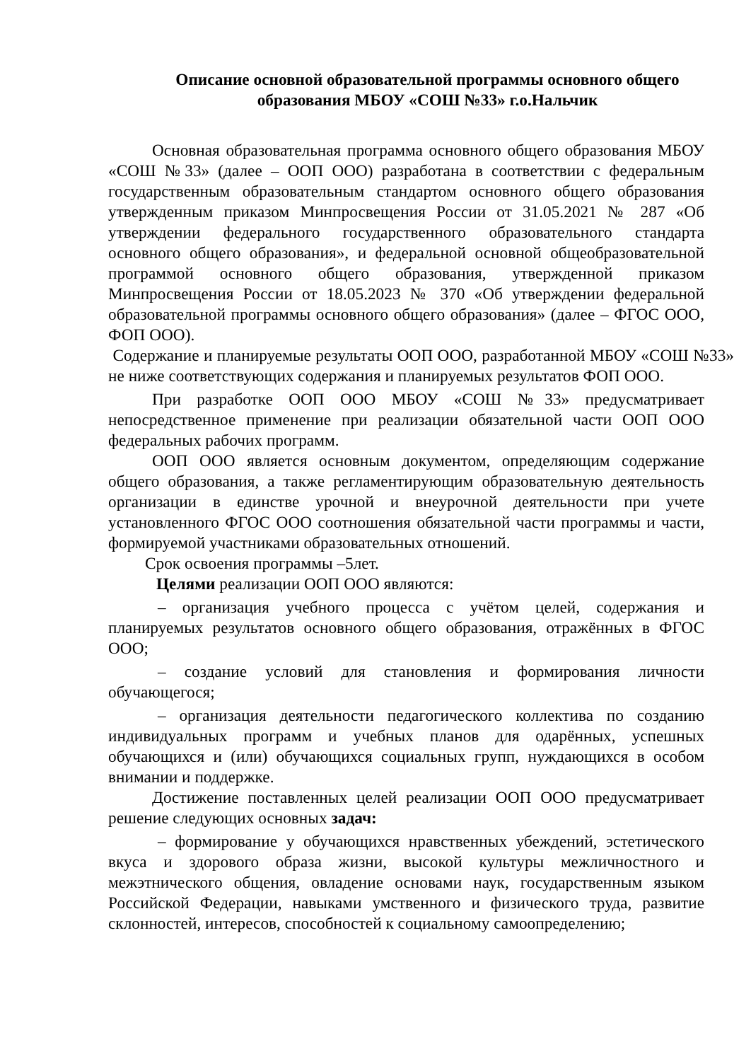Описание основной образовательной программы основного общего образования МБОУ «СОШ №33» г.о.Нальчик
Основная образовательная программа основного общего образования МБОУ «СОШ №33» (далее – ООП ООО) разработана в соответствии с федеральным государственным образовательным стандартом основного общего образования утвержденным приказом Минпросвещения России от 31.05.2021 № 287 «Об утверждении федерального государственного образовательного стандарта основного общего образования», и федеральной основной общеобразовательной программой основного общего образования, утвержденной приказом Минпросвещения России от 18.05.2023 № 370 «Об утверждении федеральной образовательной программы основного общего образования» (далее – ФГОС ООО, ФОП ООО).
Содержание и планируемые результаты ООП ООО, разработанной МБОУ «СОШ №33» не ниже соответствующих содержания и планируемых результатов ФОП ООО.
При разработке ООП ООО МБОУ «СОШ №33» предусматривает непосредственное применение при реализации обязательной части ООП ООО федеральных рабочих программ.
ООП ООО является основным документом, определяющим содержание общего образования, а также регламентирующим образовательную деятельность организации в единстве урочной и внеурочной деятельности при учете установленного ФГОС ООО соотношения обязательной части программы и части, формируемой участниками образовательных отношений.
Срок освоения программы –5лет.
Целями реализации ООП ООО являются:
– организация учебного процесса с учётом целей, содержания и планируемых результатов основного общего образования, отражённых в ФГОС ООО;
– создание условий для становления и формирования личности обучающегося;
– организация деятельности педагогического коллектива по созданию индивидуальных программ и учебных планов для одарённых, успешных обучающихся и (или) обучающихся социальных групп, нуждающихся в особом внимании и поддержке.
Достижение поставленных целей реализации ООП ООО предусматривает решение следующих основных задач:
– формирование у обучающихся нравственных убеждений, эстетического вкуса и здорового образа жизни, высокой культуры межличностного и межэтнического общения, овладение основами наук, государственным языком Российской Федерации, навыками умственного и физического труда, развитие склонностей, интересов, способностей к социальному самоопределению;